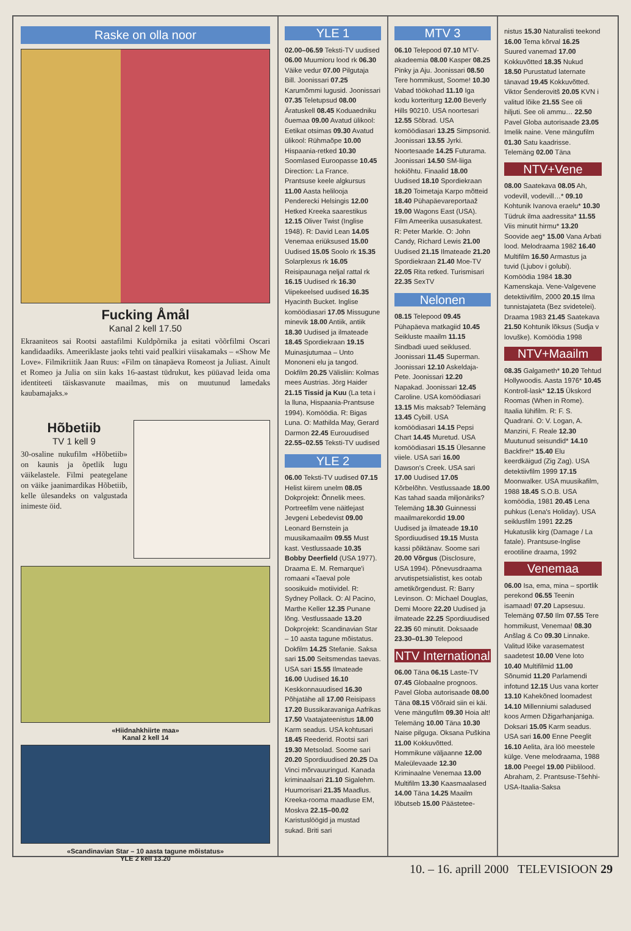Raske on olla noor
Fucking Åmål
Kanal 2 kell 17.50
Ekraaniteos sai Rootsi aastafilmi Kuldpõrnika ja esitati võõrfilmi Oscari kandidaadiks. Ameeriklaste jaoks tehti vaid pealkiri viisakamaks – «Show Me Love». Filmikriitik Jaan Ruus: «Film on tänapäeva Romeost ja Juliast. Ainult et Romeo ja Julia on siin kaks 16-aastast tüdrukut, kes püüavad leida oma identiteeti täiskasvanute maailmas, mis on muutunud lamedaks kaubamajaks.»
Hõbetiib
TV 1 kell 9
30-osaline nukufilm «Hõbetiib» on kaunis ja õpetlik lugu väikelastele. Filmi peategelane on väike jaanimardikas Hõbetiib, kelle ülesandeks on valgustada inimeste öid.
«Hiidnahkhiirte maa»
Kanal 2 kell 14
«Scandinavian Star – 10 aasta tagune mõistatus»
YLE 2 kell 13.20
YLE 1
02.00–06.59 Teksti-TV uudised 06.00 Muumioru lood rk 06.30 Väike vedur 07.00 Pilgutaja Bill. Joonissari 07.25 Karumõmmi lugusid. Joonissari 07.35 Teletupsud 08.00 Äratuskell 08.45 Koduaedniku õuemaa 09.00 Avatud ülikool: Eetikat otsimas 09.30 Avatud ülikool: Rühmaõpe 10.00 Hispaania-retked 10.30 Soomlased Euroopasse 10.45 Direction: La France. Prantsuse keele algkursus 11.00 Aasta helilooja Penderecki Helsingis 12.00 Hetked Kreeka saarestikus 12.15 Oliver Twist (Inglise 1948). R: David Lean 14.05 Venemaa eriüksused 15.00 Uudised 15.05 Soolo rk 15.35 Solarplexus rk 16.05 Reisipaunaga neljal rattal rk 16.15 Uudised rk 16.30 Viipekeelsed uudised 16.35 Hyacinth Bucket. Inglise komöödiasari 17.05 Missugune minevik 18.00 Antiik, antiik 18.30 Uudised ja ilmateade 18.45 Spordiekraan 19.15 Muinasjutumaa – Unto Mononeni elu ja tangod. Dokfilm 20.25 Välisliin: Kolmas mees Austrias. Jörg Haider 21.15 Tissid ja Kuu (La teta i la lluna, Hispaania-Prantsuse 1994). Komöödia. R: Bigas Luna. O: Mathilda May, Gerard Darmon 22.45 Eurouudised 22.55–02.55 Teksti-TV uudised
YLE 2
06.00 Teksti-TV uudised 07.15 Helist kiirem unelm 08.05 Dokprojekt: Õnnelik mees. Portreefilm vene näitlejast Jevgeni Lebedevist 09.00 Leonard Bernstein ja muusikamaailm 09.55 Must kast. Vestlussaade 10.35 Bobby Deerfield (USA 1977). Draama E. M. Remarque'i romaani «Taeval pole soosikuid» motiividel. R: Sydney Pollack. O: Al Pacino, Marthe Keller 12.35 Punane lõng. Vestlussaade 13.20 Dokprojekt: Scandinavian Star – 10 aasta tagune mõistatus. Dokfilm 14.25 Stefanie. Saksa sari 15.00 Seitsmendas taevas. USA sari 15.55 Ilmateade 16.00 Uudised 16.10 Keskkonnauudised 16.30 Põhjatähe all 17.00 Reisipass 17.20 Bussikaravaniga Aafrikas 17.50 Vaatajateenistus 18.00 Karm seadus. USA kohtusari 18.45 Reederid. Rootsi sari 19.30 Metsolad. Soome sari 20.20 Spordiuudised 20.25 Da Vinci mõrvauuringud. Kanada kriminaalsari 21.10 Sigalehm. Huumorisari 21.35 Maadlus. Kreeka-rooma maadluse EM, Moskva 22.15–00.02 Karistuslöögid ja mustad sukad. Briti sari
MTV 3
06.10 Telepood 07.10 MTV-akadeemia 08.00 Kasper 08.25 Pinky ja Aju. Joonissari 08.50 Tere hommikust, Soome! 10.30 Vabad töökohad 11.10 Iga kodu korteriturg 12.00 Beverly Hills 90210. USA noortesari 12.55 Sõbrad. USA komöödiasari 13.25 Simpsonid. Joonissari 13.55 Jyrki. Noortesaade 14.25 Futurama. Joonissari 14.50 SM-liiga hokiõhtu. Finaalid 18.00 Uudised 18.10 Spordiekraan 18.20 Toimetaja Karpo mõtteid 18.40 Pühapäevareportaaž 19.00 Wagons East (USA). Film Ameerika uusasukatest. R: Peter Markle. O: John Candy, Richard Lewis 21.00 Uudised 21.15 Ilmateade 21.20 Spordiekraan 21.40 Moe-TV 22.05 Rita retked. Turismisari 22.35 SexTV
Nelonen
08.15 Telepood 09.45 Pühapäeva matkagiid 10.45 Seikluste maailm 11.15 Sindbadi uued seiklused. Joonissari 11.45 Superman. Joonissari 12.10 Askeldaja-Pete. Joonissari 12.20 Napakad. Joonissari 12.45 Caroline. USA komöödiasari 13.15 Mis maksab? Telemäng 13.45 Cybill. USA komöödiasari 14.15 Pepsi Chart 14.45 Muretud. USA komöödiasari 15.15 Ülesanne viiele. USA sari 16.00 Dawson's Creek. USA sari 17.00 Uudised 17.05 Kõrbelõhn. Vestlussaade 18.00 Kas tahad saada miljonäriks? Telemäng 18.30 Guinnessi maailmarekordid 19.00 Uudised ja ilmateade 19.10 Spordiuudised 19.15 Musta kassi põiktänav. Soome sari 20.00 Võrgus (Disclosure, USA 1994). Põnevusdraama arvutispetsialistist, kes ootab ametikõrgendust. R: Barry Levinson. O: Michael Douglas, Demi Moore 22.20 Uudised ja ilmateade 22.25 Spordiuudised 22.35 60 minutit. Doksaade 23.30–01.30 Telepood
NTV International
06.00 Täna 06.15 Laste-TV 07.45 Globaalne prognoos. Pavel Globa autorisaade 08.00 Täna 08.15 Võõraid siin ei käi. Vene mängufilm 09.30 Hoia alt! Telemäng 10.00 Täna 10.30 Naise pilguga. Oksana Puškina 11.00 Kokkuvõtted. Hommikune väljaanne 12.00 Maleülevaade 12.30 Kriminaalne Venemaa 13.00 Multifilm 13.30 Kaasmaalased 14.00 Täna 14.25 Maailm lõbutseb 15.00 Päästetee-
nistus 15.30 Naturalisti teekond 16.00 Tema kõrval 16.25 Suured vanemad 17.00 Kokkuvõtted 18.35 Nukud 18.50 Purustatud laternate tänavad 19.45 Kokkuvõtted. Viktor Šenderovitš 20.05 KVN i valitud lõike 21.55 See oli hiljuti. See oli ammu… 22.50 Pavel Globa autorisaade 23.05 Imelik naine. Vene mängufilm 01.30 Satu kaadrisse. Telemäng 02.00 Täna
NTV+Vene
08.00 Saatekava 08.05 Ah, vodevill, vodevill…* 09.10 Kohtunik Ivanova eraelu* 10.30 Tüdruk ilma aadressita* 11.55 Viis minutit hirmu* 13.20 Soovide aeg* 15.00 Vana Arbati lood. Melodraama 1982 16.40 Multifilm 16.50 Armastus ja tuvid (Ljubov i golubi). Komöödia 1984 18.30 Kamenskaja. Vene-Valgevene detektiivifilm, 2000 20.15 Ilma tunnistajateta (Bez svidetelei). Draama 1983 21.45 Saatekava 21.50 Kohtunik lõksus (Sudja v lovuške). Komöödia 1998
NTV+Maailm
08.35 Galgameth* 10.20 Tehtud Hollywoodis. Aasta 1976* 10.45 Kontroll-lask* 12.15 Ükskord Roomas (When in Rome). Itaalia lühifilm. R: F. S. Quadrani. O: V. Logan, A. Manzini, F. Reale 12.30 Muutunud seisundid* 14.10 Backfire!* 15.40 Elu keerdkäigud (Zig Zag). USA detektiivfilm 1999 17.15 Moonwalker. USA muusikafilm, 1988 18.45 S.O.B. USA komöödia, 1981 20.45 Lena puhkus (Lena's Holiday). USA seiklusfilm 1991 22.25 Hukatuslik kirg (Damage / La fatale). Prantsuse-Inglise erootiline draama, 1992
Venemaa
06.00 Isa, ema, mina – sportlik perekond 06.55 Teenin isamaad! 07.20 Lapsesuu. Telemäng 07.50 Ilm 07.55 Tere hommikust, Venemaa! 08.30 Anšlag & Co 09.30 Linnake. Valitud lõike varasematest saadetest 10.00 Vene loto 10.40 Multifilmid 11.00 Sõnumid 11.20 Parlamendi infotund 12.15 Uus vana korter 13.10 Kahekõned loomadest 14.10 Millenniumi saladused koos Armen Džigarhanjaniga. Doksari 15.05 Karm seadus. USA sari 16.00 Enne Peeglit 16.10 Aelita, ära löö meestele külge. Vene melodraama, 1988 18.00 Peegel 19.00 Piiblilood. Abraham, 2. Prantsuse-Tšehhi-USA-Itaalia-Saksa
10. – 16. aprill 2000 TELEVISIOON 29